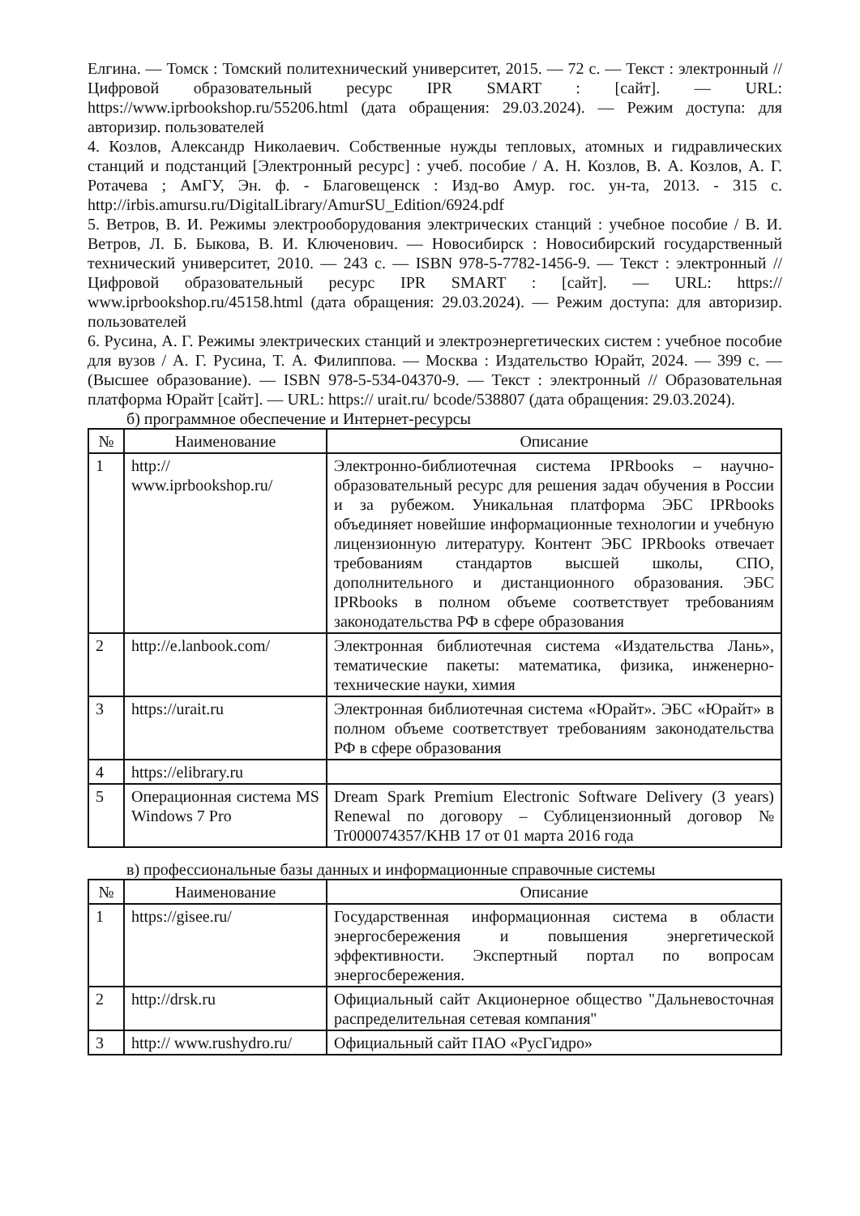Елгина. — Томск : Томский политехнический университет, 2015. — 72 с. — Текст : электронный // Цифровой образовательный ресурс IPR SMART : [сайт]. — URL: https://www.iprbookshop.ru/55206.html (дата обращения: 29.03.2024). — Режим доступа: для авторизир. пользователей
4. Козлов, Александр Николаевич. Собственные нужды тепловых, атомных и гидравлических станций и подстанций [Электронный ресурс] : учеб. пособие / А. Н. Козлов, В. А. Козлов, А. Г. Ротачева ; АмГУ, Эн. ф. - Благовещенск : Изд-во Амур. гос. ун-та, 2013. - 315 с. http://irbis.amursu.ru/DigitalLibrary/AmurSU_Edition/6924.pdf
5. Ветров, В. И. Режимы электрооборудования электрических станций : учебное пособие / В. И. Ветров, Л. Б. Быкова, В. И. Ключенович. — Новосибирск : Новосибирский государственный технический университет, 2010. — 243 с. — ISBN 978-5-7782-1456-9. — Текст : электронный // Цифровой образовательный ресурс IPR SMART : [сайт]. — URL: https:// www.iprbookshop.ru/45158.html (дата обращения: 29.03.2024). — Режим доступа: для авторизир. пользователей
6. Русина, А. Г. Режимы электрических станций и электроэнергетических систем : учебное пособие для вузов / А. Г. Русина, Т. А. Филиппова. — Москва : Издательство Юрайт, 2024. — 399 с. — (Высшее образование). — ISBN 978-5-534-04370-9. — Текст : электронный // Образовательная платформа Юрайт [сайт]. — URL: https:// urait.ru/ bcode/538807 (дата обращения: 29.03.2024).
б) программное обеспечение и Интернет-ресурсы
| № | Наименование | Описание |
| --- | --- | --- |
| 1 | http:// www.iprbookshop.ru/ | Электронно-библиотечная система IPRbooks – научно-образовательный ресурс для решения задач обучения в России и за рубежом. Уникальная платформа ЭБС IPRbooks объединяет новейшие информационные технологии и учебную лицензионную литературу. Контент ЭБС IPRbooks отвечает требованиям стандартов высшей школы, СПО, дополнительного и дистанционного образования. ЭБС IPRbooks в полном объеме соответствует требованиям законодательства РФ в сфере образования |
| 2 | http://e.lanbook.com/ | Электронная библиотечная система «Издательства Лань», тематические пакеты: математика, физика, инженерно-технические науки, химия |
| 3 | https://urait.ru | Электронная библиотечная система «Юрайт». ЭБС «Юрайт» в полном объеме соответствует требованиям законодательства РФ в сфере образования |
| 4 | https://elibrary.ru | |
| 5 | Операционная система MS Windows 7 Pro | Dream Spark Premium Electronic Software Delivery (3 years) Renewal по договору – Сублицензионный договор № Tr000074357/KHB 17 от 01 марта 2016 года |
в) профессиональные базы данных и информационные справочные системы
| № | Наименование | Описание |
| --- | --- | --- |
| 1 | https://gisee.ru/ | Государственная информационная система в области энергосбережения и повышения энергетической эффективности. Экспертный портал по вопросам энергосбережения. |
| 2 | http://drsk.ru | Официальный сайт Акционерное общество "Дальневосточная распределительная сетевая компания" |
| 3 | http:// www.rushydro.ru/ | Официальный сайт ПАО «РусГидро» |